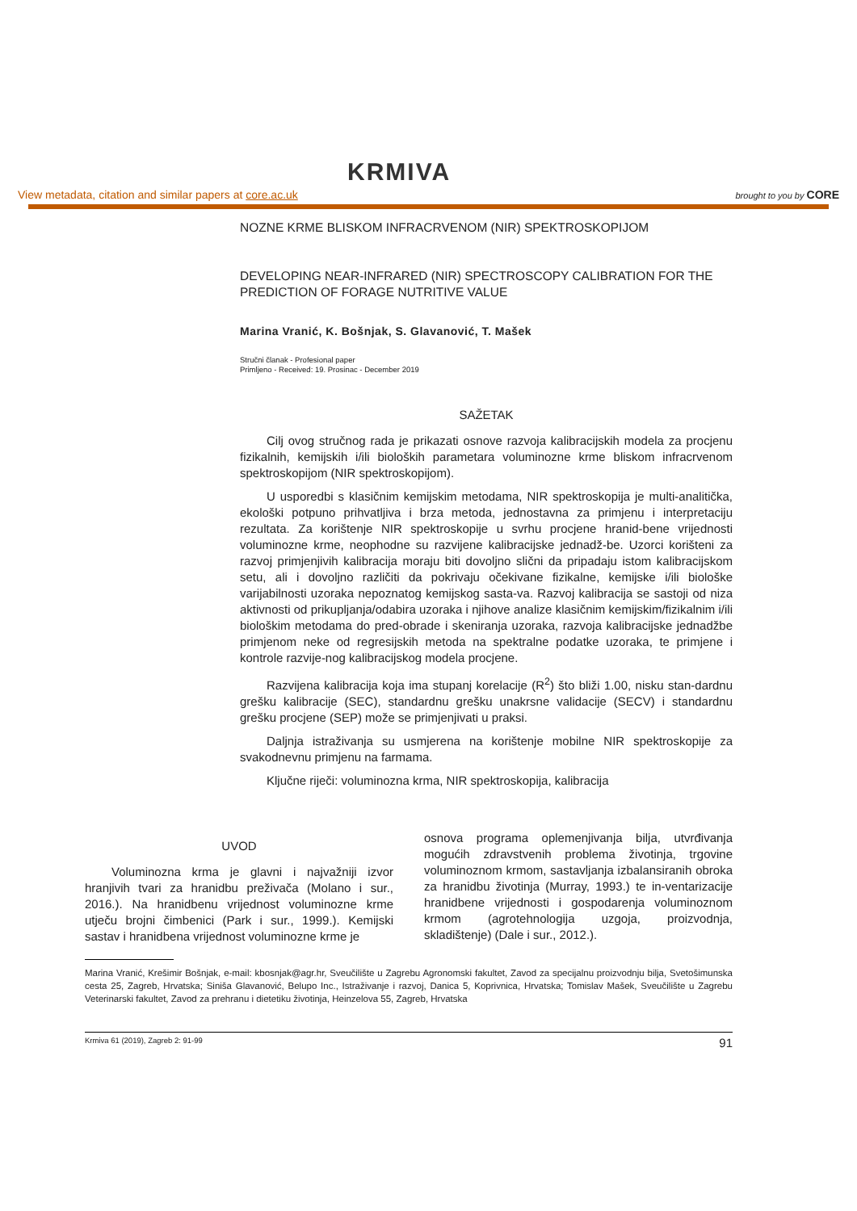KRMIVA
View metadata, citation and similar papers at core.ac.uk brought to you by CORE
NOZNE KRME BLISKOM INFRACRVENOM (NIR) SPEKTROSKOPIJOM
DEVELOPING NEAR-INFRARED (NIR) SPECTROSCOPY CALIBRATION FOR THE PREDICTION OF FORAGE NUTRITIVE VALUE
Marina Vranić, K. Bošnjak, S. Glavanović, T. Mašek
Stručni članak - Profesional paper
Primljeno - Received: 19. Prosinac - December 2019
SAŽETAK
Cilj ovog stručnog rada je prikazati osnove razvoja kalibracijskih modela za procjenu fizikalnih, kemijskih i/ili bioloških parametara voluminozne krme bliskom infracrvenom spektroskopijom (NIR spektroskopijom).
U usporedbi s klasičnim kemijskim metodama, NIR spektroskopija je multi-analitička, ekološki potpuno prihvatljiva i brza metoda, jednostavna za primjenu i interpretaciju rezultata. Za korištenje NIR spektroskopije u svrhu procjene hranid-bene vrijednosti voluminozne krme, neophodne su razvijene kalibracijske jednadž-be. Uzorci korišteni za razvoj primjenjivih kalibracija moraju biti dovoljno slični da pripadaju istom kalibracijskom setu, ali i dovoljno različiti da pokrivaju očekivane fizikalne, kemijske i/ili biološke varijabilnosti uzoraka nepoznatog kemijskog sasta-va. Razvoj kalibracija se sastoji od niza aktivnosti od prikupljanja/odabira uzoraka i njihove analize klasičnim kemijskim/fizikalnim i/ili biološkim metodama do pred-obrade i skeniranja uzoraka, razvoja kalibracijske jednadžbe primjenom neke od regresijskih metoda na spektralne podatke uzoraka, te primjene i kontrole razvije-nog kalibracijskog modela procjene.
Razvijena kalibracija koja ima stupanj korelacije (R<sup>2</sup>) što bliži 1.00, nisku stan-dardnu grešku kalibracije (SEC), standardnu grešku unakrsne validacije (SECV) i standardnu grešku procjene (SEP) može se primjenjivati u praksi.
Daljnja istraživanja su usmjerena na korištenje mobilne NIR spektroskopije za svakodnevnu primjenu na farmama.
Ključne riječi: voluminozna krma, NIR spektroskopija, kalibracija
UVOD
Voluminozna krma je glavni i najvažniji izvor hranjivih tvari za hranidbu preživača (Molano i sur., 2016.). Na hranidbenu vrijednost voluminozne krme utječu brojni čimbenici (Park i sur., 1999.). Kemijski sastav i hranidbena vrijednost voluminozne krme je
osnova programa oplemenjivanja bilja, utvrđivanja mogućih zdravstvenih problema životinja, trgovine voluminoznom krmom, sastavljanja izbalansiranih obroka za hranidbu životinja (Murray, 1993.) te in-ventarizacije hranidbene vrijednosti i gospodarenja voluminoznom krmom (agrotehnologija uzgoja, proizvodnja, skladištenje) (Dale i sur., 2012.).
Marina Vranić, Krešimir Bošnjak, e-mail: kbosnjak@agr.hr, Sveučilište u Zagrebu Agronomski fakultet, Zavod za specijalnu proizvodnju bilja, Svetošimunska cesta 25, Zagreb, Hrvatska; Siniša Glavanović, Belupo Inc., Istraživanje i razvoj, Danica 5, Koprivnica, Hrvatska; Tomislav Mašek, Sveučilište u Zagrebu Veterinarski fakultet, Zavod za prehranu i dietetiku životinja, Heinzelova 55, Zagreb, Hrvatska
Krmiva 61 (2019), Zagreb 2: 91-99 91